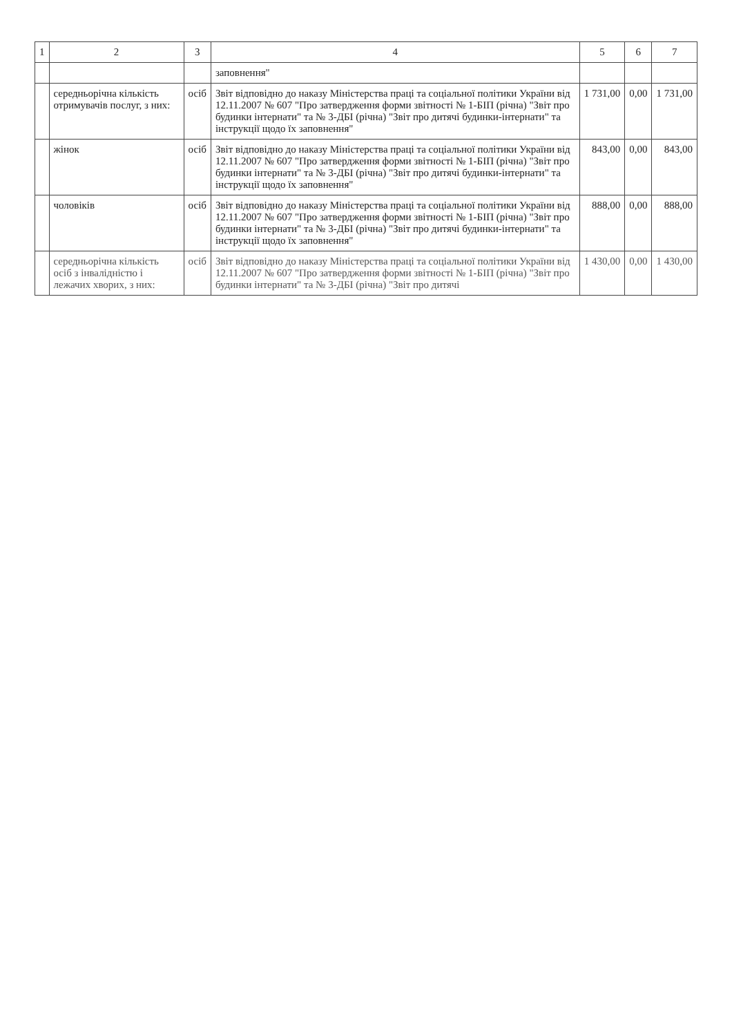| 1 | 2 | 3 | 4 | 5 | 6 | 7 |
| --- | --- | --- | --- | --- | --- | --- |
| | | | заповнення" | | | |
| | середньорічна кількість отримувачів послуг, з них: | осіб | Звіт відповідно до наказу Міністерства праці та соціальної політики України від 12.11.2007 № 607 "Про затвердження форми звітності № 1-БІП (річна) "Звіт про будинки інтернати" та № 3-ДБІ (річна) "Звіт про дитячі будинки-інтернати" та інструкції щодо їх заповнення" | 1 731,00 | 0,00 | 1 731,00 |
| | жінок | осіб | Звіт відповідно до наказу Міністерства праці та соціальної політики України від 12.11.2007 № 607 "Про затвердження форми звітності № 1-БІП (річна) "Звіт про будинки інтернати" та № 3-ДБІ (річна) "Звіт про дитячі будинки-інтернати" та інструкції щодо їх заповнення" | 843,00 | 0,00 | 843,00 |
| | чоловіків | осіб | Звіт відповідно до наказу Міністерства праці та соціальної політики України від 12.11.2007 № 607 "Про затвердження форми звітності № 1-БІП (річна) "Звіт про будинки інтернати" та № 3-ДБІ (річна) "Звіт про дитячі будинки-інтернати" та інструкції щодо їх заповнення" | 888,00 | 0,00 | 888,00 |
| | середньорічна кількість осіб з інвалідністю і лежачих хворих, з них: | осіб | Звіт відповідно до наказу Міністерства праці та соціальної політики України від 12.11.2007 № 607 "Про затвердження форми звітності № 1-БІП (річна) "Звіт про будинки інтернати" та № 3-ДБІ (річна) "Звіт про дитячі | 1 430,00 | 0,00 | 1 430,00 |